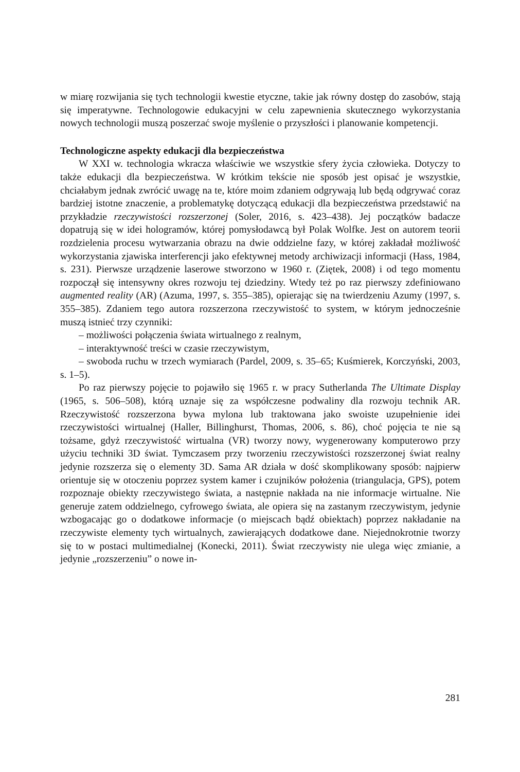w miarę rozwijania się tych technologii kwestie etyczne, takie jak równy dostęp do zasobów, stają się imperatywne. Technologowie edukacyjni w celu zapewnienia skutecznego wykorzystania nowych technologii muszą poszerzać swoje myślenie o przyszłości i planowanie kompetencji.
Technologiczne aspekty edukacji dla bezpieczeństwa
W XXI w. technologia wkracza właściwie we wszystkie sfery życia człowieka. Dotyczy to także edukacji dla bezpieczeństwa. W krótkim tekście nie sposób jest opisać je wszystkie, chciałabym jednak zwrócić uwagę na te, które moim zdaniem odgrywają lub będą odgrywać coraz bardziej istotne znaczenie, a problematykę dotyczącą edukacji dla bezpieczeństwa przedstawić na przykładzie rzeczywistości rozszerzonej (Soler, 2016, s. 423–438). Jej początków badacze dopatrują się w idei hologramów, której pomysłodawcą był Polak Wolfke. Jest on autorem teorii rozdzielenia procesu wytwarzania obrazu na dwie oddzielne fazy, w której zakładał możliwość wykorzystania zjawiska interferencji jako efektywnej metody archiwizacji informacji (Hass, 1984, s. 231). Pierwsze urządzenie laserowe stworzono w 1960 r. (Ziętek, 2008) i od tego momentu rozpoczął się intensywny okres rozwoju tej dziedziny. Wtedy też po raz pierwszy zdefiniowano augmented reality (AR) (Azuma, 1997, s. 355–385), opierając się na twierdzeniu Azumy (1997, s. 355–385). Zdaniem tego autora rozszerzona rzeczywistość to system, w którym jednocześnie muszą istnieć trzy czynniki:
– możliwości połączenia świata wirtualnego z realnym,
– interaktywność treści w czasie rzeczywistym,
– swoboda ruchu w trzech wymiarach (Pardel, 2009, s. 35–65; Kuśmierek, Korczyński, 2003, s. 1–5).
Po raz pierwszy pojęcie to pojawiło się 1965 r. w pracy Sutherlanda The Ultimate Display (1965, s. 506–508), którą uznaje się za współczesne podwaliny dla rozwoju technik AR. Rzeczywistość rozszerzona bywa mylona lub traktowana jako swoiste uzupełnienie idei rzeczywistości wirtualnej (Haller, Billinghurst, Thomas, 2006, s. 86), choć pojęcia te nie są tożsame, gdyż rzeczywistość wirtualna (VR) tworzy nowy, wygenerowany komputerowo przy użyciu techniki 3D świat. Tymczasem przy tworzeniu rzeczywistości rozszerzonej świat realny jedynie rozszerza się o elementy 3D. Sama AR działa w dość skomplikowany sposób: najpierw orientuje się w otoczeniu poprzez system kamer i czujników położenia (triangulacja, GPS), potem rozpoznaje obiekty rzeczywistego świata, a następnie nakłada na nie informacje wirtualne. Nie generuje zatem oddzielnego, cyfrowego świata, ale opiera się na zastanym rzeczywistym, jedynie wzbogacając go o dodatkowe informacje (o miejscach bądź obiektach) poprzez nakładanie na rzeczywiste elementy tych wirtualnych, zawierających dodatkowe dane. Niejednokrotnie tworzy się to w postaci multimedialnej (Konecki, 2011). Świat rzeczywisty nie ulega więc zmianie, a jedynie „rozszerzeniu” o nowe in-
281